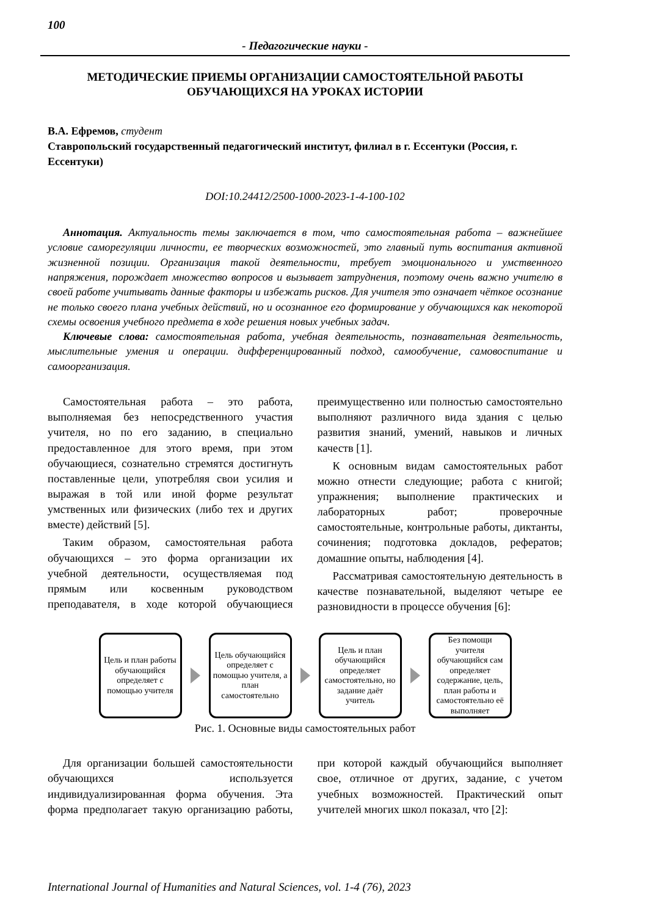100
- Педагогические науки -
МЕТОДИЧЕСКИЕ ПРИЕМЫ ОРГАНИЗАЦИИ САМОСТОЯТЕЛЬНОЙ РАБОТЫ ОБУЧАЮЩИХСЯ НА УРОКАХ ИСТОРИИ
В.А. Ефремов, студент
Ставропольский государственный педагогический институт, филиал в г. Ессентуки (Россия, г. Ессентуки)
DOI:10.24412/2500-1000-2023-1-4-100-102
Аннотация. Актуальность темы заключается в том, что самостоятельная работа – важнейшее условие саморегуляции личности, ее творческих возможностей, это главный путь воспитания активной жизненной позиции. Организация такой деятельности, требует эмоционального и умственного напряжения, порождает множество вопросов и вызывает затруднения, поэтому очень важно учителю в своей работе учитывать данные факторы и избежать рисков. Для учителя это означает чёткое осознание не только своего плана учебных действий, но и осознанное его формирование у обучающихся как некоторой схемы освоения учебного предмета в ходе решения новых учебных задач.
Ключевые слова: самостоятельная работа, учебная деятельность, познавательная деятельность, мыслительные умения и операции. дифференцированный подход, самообучение, самовоспитание и самоорганизация.
Самостоятельная работа – это работа, выполняемая без непосредственного участия учителя, но по его заданию, в специально предоставленное для этого время, при этом обучающиеся, сознательно стремятся достигнуть поставленные цели, употребляя свои усилия и выражая в той или иной форме результат умственных или физических (либо тех и других вместе) действий [5].
Таким образом, самостоятельная работа обучающихся – это форма организации их учебной деятельности, осуществляемая под прямым или косвенным руководством преподавателя, в ходе которой обучающиеся преимущественно или полностью самостоятельно выполняют различного вида здания с целью развития знаний, умений, навыков и личных качеств [1].
К основным видам самостоятельных работ можно отнести следующие; работа с книгой; упражнения; выполнение практических и лабораторных работ; проверочные самостоятельные, контрольные работы, диктанты, сочинения; подготовка докладов, рефератов; домашние опыты, наблюдения [4].
Рассматривая самостоятельную деятельность в качестве познавательной, выделяют четыре ее разновидности в процессе обучения [6]:
Цель и план работы обучающийся определяет с помощью учителя
Цель обучающийся определяет с помощью учителя, а план самостоятельно
Цель и план обучающийся определяет самостоятельно, но задание даёт учитель
Без помощи учителя обучающийся сам определяет содержание, цель, план работы и самостоятельно её выполняет
Рис. 1. Основные виды самостоятельных работ
Для организации большей самостоятельности обучающихся используется индивидуализированная форма обучения. Эта форма предполагает такую организацию работы, при которой каждый обучающийся выполняет свое, отличное от других, задание, с учетом учебных возможностей. Практический опыт учителей многих школ показал, что [2]:
International Journal of Humanities and Natural Sciences, vol. 1-4 (76), 2023